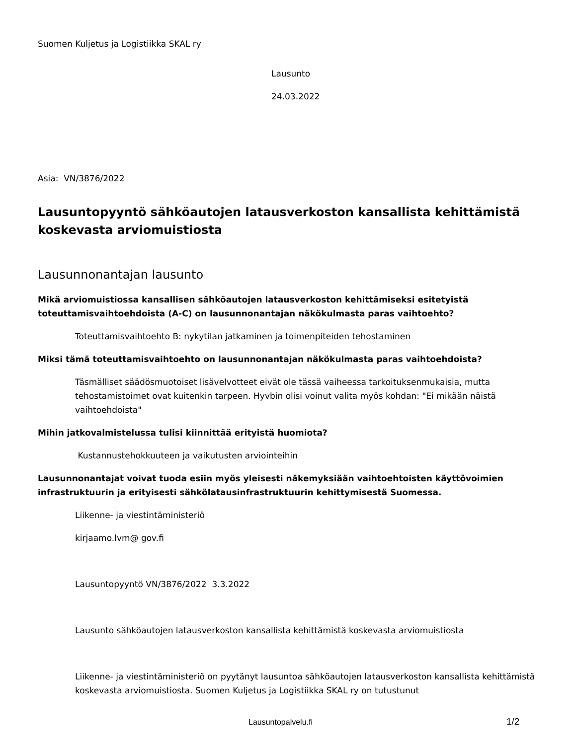Suomen Kuljetus ja Logistiikka SKAL ry
Lausunto
24.03.2022
Asia: VN/3876/2022
Lausuntopyyntö sähköautojen latausverkoston kansallista kehittämistä koskevasta arviomuistiosta
Lausunnonantajan lausunto
Mikä arviomuistiossa kansallisen sähköautojen latausverkoston kehittämiseksi esitetyistä toteuttamisvaihtoehdoista (A-C) on lausunnonantajan näkökulmasta paras vaihtoehto?
Toteuttamisvaihtoehto B: nykytilan jatkaminen ja toimenpiteiden tehostaminen
Miksi tämä toteuttamisvaihtoehto on lausunnonantajan näkökulmasta paras vaihtoehdoista?
Täsmälliset säädösmuotoiset lisävelvotteet eivät ole tässä vaiheessa tarkoituksenmukaisia, mutta tehostamistoimet ovat kuitenkin tarpeen. Hyvbin olisi voinut valita myös kohdan: "Ei mikään näistä vaihtoehdoista"
Mihin jatkovalmistelussa tulisi kiinnittää erityistä huomiota?
Kustannustehokkuuteen ja vaikutusten arviointeihin
Lausunnonantajat voivat tuoda esiin myös yleisesti näkemyksiään vaihtoehtoisten käyttövoimien infrastruktuurin ja erityisesti sähkölatausinfrastruktuurin kehittymisestä Suomessa.
Liikenne- ja viestintäministeriö
kirjaamo.lvm@ gov.fi
Lausuntopyyntö VN/3876/2022 3.3.2022
Lausunto sähköautojen latausverkoston kansallista kehittämistä koskevasta arviomuistiosta
Liikenne- ja viestintäministeriö on pyytänyt lausuntoa sähköautojen latausverkoston kansallista kehittämistä koskevasta arviomuistiosta. Suomen Kuljetus ja Logistiikka SKAL ry on tutustunut
Lausuntopalvelu.fi 1/2